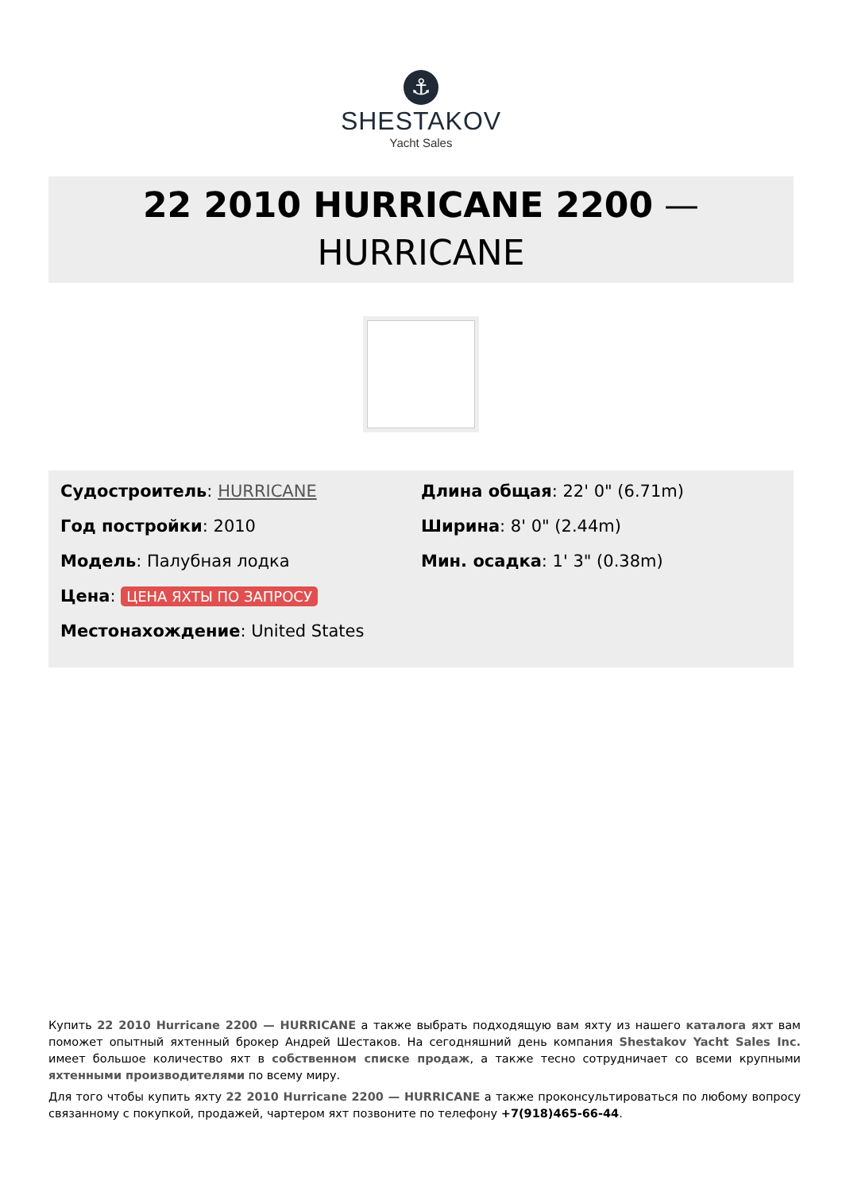⚓
SHESTAKOV
Yacht Sales
22 2010 HURRICANE 2200 —
HURRICANE
Судостроитель: HURRICANE
Год постройки: 2010
Модель: Палубная лодка
Цена: ЦЕНА ЯХТЫ ПО ЗАПРОСУ
Местонахождение: United States
Длина общая: 22' 0" (6.71m)
Ширина: 8' 0" (2.44m)
Мин. осадка: 1' 3" (0.38m)
Купить 22 2010 Hurricane 2200 — HURRICANE а также выбрать подходящую вам яхту из нашего каталога яхт вам поможет опытный яхтенный брокер Андрей Шестаков. На сегодняшний день компания Shestakov Yacht Sales Inc. имеет большое количество яхт в собственном списке продаж, а также тесно сотрудничает со всеми крупными яхтенными производителями по всему миру.
Для того чтобы купить яхту 22 2010 Hurricane 2200 — HURRICANE а также проконсультироваться по любому вопросу связанному с покупкой, продажей, чартером яхт позвоните по телефону +7(918)465-66-44.